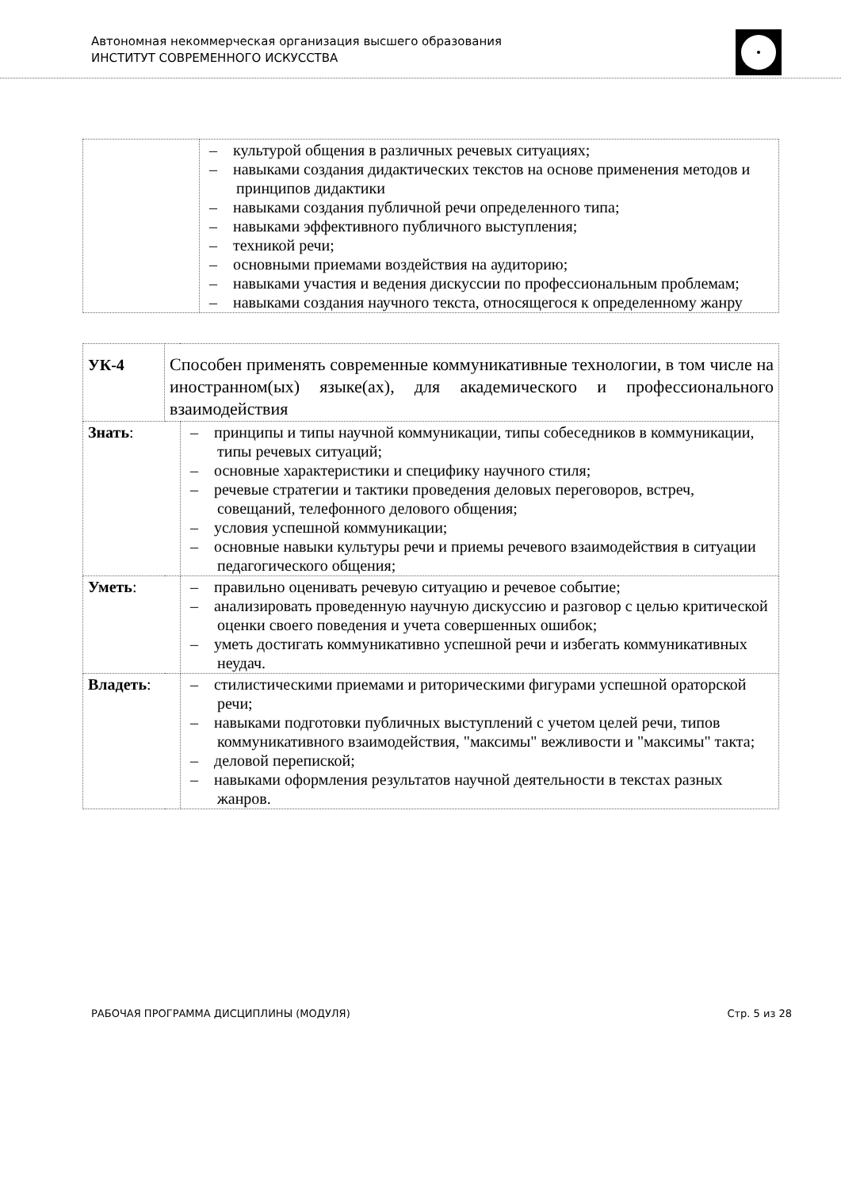Автономная некоммерческая организация высшего образования
ИНСТИТУТ СОВРЕМЕННОГО ИСКУССТВА
| | – культурой общения в различных речевых ситуациях; – навыками создания дидактических текстов на основе применения методов и принципов дидактики – навыками создания публичной речи определенного типа; – навыками эффективного публичного выступления; – техникой речи; – основными приемами воздействия на аудиторию; – навыками участия и ведения дискуссии по профессиональным проблемам; – навыками создания научного текста, относящегося к определенному жанру |
| УК-4 | Способен применять современные коммуникативные технологии, в том числе на иностранном(ых) языке(ах), для академического и профессионального взаимодействия | |
| Знать : | | – принципы и типы научной коммуникации, типы собеседников в коммуникации, типы речевых ситуаций; – основные характеристики и специфику научного стиля; – речевые стратегии и тактики проведения деловых переговоров, встреч, совещаний, телефонного делового общения; – условия успешной коммуникации; – основные навыки культуры речи и приемы речевого взаимодействия в ситуации педагогического общения; |
| Уметь : | | – правильно оценивать речевую ситуацию и речевое событие; – анализировать проведенную научную дискуссию и разговор с целью критической оценки своего поведения и учета совершенных ошибок; – уметь достигать коммуникативно успешной речи и избегать коммуникативных неудач. |
| Владеть : | | – стилистическими приемами и риторическими фигурами успешной ораторской речи; – навыками подготовки публичных выступлений с учетом целей речи, типов коммуникативного взаимодействия, "максимы" вежливости и "максимы" такта; – деловой перепиской; – навыками оформления результатов научной деятельности в текстах разных жанров. |
РАБОЧАЯ ПРОГРАММА ДИСЦИПЛИНЫ (МОДУЛЯ) Стр. 5 из 28